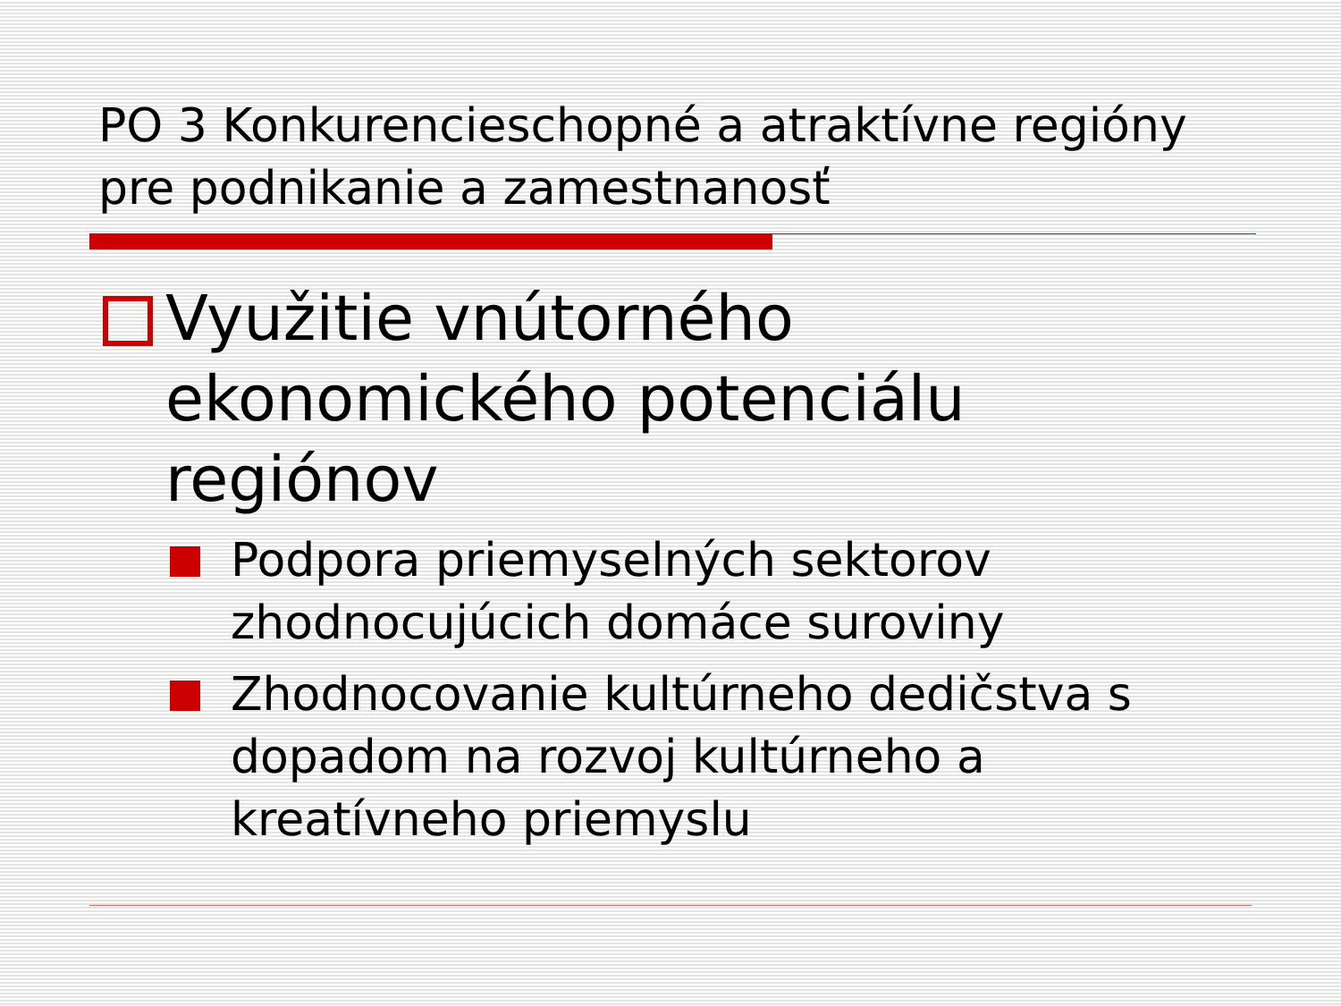PO 3 Konkurencieschopné a atraktívne regióny pre podnikanie a zamestnanosť
Využitie vnútorného ekonomického potenciálu regiónov
Podpora priemyselných sektorov zhodnocujúcich domáce suroviny
Zhodnocovanie kultúrneho dedičstva s dopadom na rozvoj kultúrneho a kreatívneho priemyslu